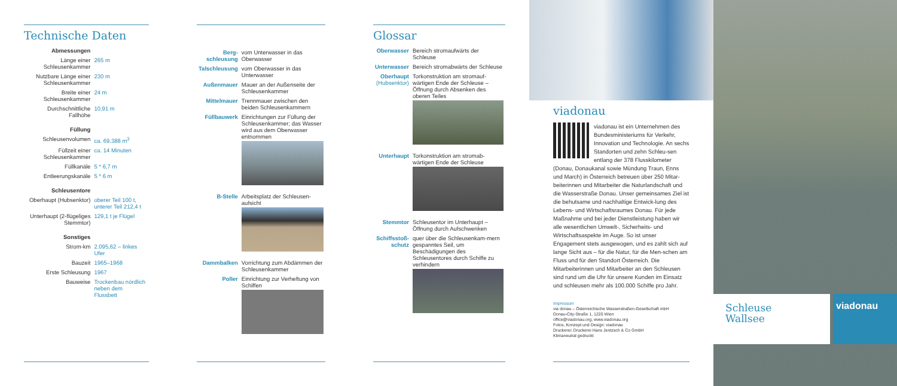Technische Daten
| Abmessungen | |
| Länge einer Schleusenkammer | 265 m |
| Nutzbare Länge einer Schleusenkammer | 230 m |
| Breite einer Schleusenkammer | 24 m |
| Durchschnittliche Fallhöhe | 10,91 m |
| Füllung | |
| Schleusenvolumen | ca. 69.388 m<sup>3</sup> |
| Füllzeit einer Schleusenkammer | ca. 14 Minuten |
| Füllkanäle | 5 * 6,7 m |
| Entleerungskanäle | 5 * 6 m |
| Schleusentore | |
| Oberhaupt (Hubsenktor) | oberer Teil 100 t, unterer Teil 212,4 t |
| Unterhaupt (2-flügeliges Stemmtor) | 129,1 t je Flügel |
| Sonstiges | |
| Strom-km | 2.095,62 – linkes Ufer |
| Bauzeit | 1965–1968 |
| Erste Schleusung | 1967 |
| Bauweise | Trockenbau nördlich neben dem Flussbett |
| Berg- schleusung | vom Unterwasser in das Oberwasser |
| Talschleusung | vom Oberwasser in das Unterwasser |
| Außenmauer | Mauer an der Außenseite der Schleusenkammer |
| Mittelmauer | Trennmauer zwischen den beiden Schleusenkammern |
| Füllbauwerk | Einrichtungen zur Füllung der Schleusenkammer; das Wasser wird aus dem Oberwasser entnommen |
| B-Stelle | Arbeitsplatz der Schleusen-aufsicht |
| Dammbalken | Vorrichtung zum Abdämmen der Schleusenkammer |
| Poller | Einrichtung zur Verheftung von Schiffen |
Glossar
| Oberwasser | Bereich stromaufwärts der Schleuse |
| Unterwasser | Bereich stromabwärts der Schleuse |
| Oberhaupt (Hubsenktor) | Torkonstruktion am stromauf-wärtigen Ende der Schleuse – Öffnung durch Absenken des oberen Teiles |
| Unterhaupt | Torkonstruktion am stromab-wärtigen Ende der Schleuse |
| Stemmtor | Schleusentor im Unterhaupt – Öffnung durch Aufschwenken |
| Schiffsstoß- schutz | quer über die Schleusenkam-mern gespanntes Seil, um Beschädigungen des Schleusentores durch Schiffe zu verhindern |
viadonau
viadonau ist ein Unternehmen des Bundesministeriums für Verkehr, Innovation und Technologie. An sechs Standorten und zehn Schleu-sen entlang der 378 Flusskilometer (Donau, Donaukanal sowie Mündung Traun, Enns und March) in Österreich betreuen über 250 Mitar-beiterinnen und Mitarbeiter die Naturlandschaft und die Wasserstraße Donau. Unser gemeinsames Ziel ist die behutsame und nachhaltige Entwick-lung des Lebens- und Wirtschaftsraumes Donau. Für jede Maßnahme und bei jeder Dienstleistung haben wir alle wesentlichen Umwelt-, Sicherheits- und Wirtschaftsaspekte im Auge. So ist unser Engagement stets ausgewogen, und es zahlt sich auf lange Sicht aus – für die Natur, für die Men-schen am Fluss und für den Standort Österreich. Die Mitarbeiterinnen und Mitarbeiter an den Schleusen sind rund um die Uhr für unsere Kunden im Einsatz und schleusen mehr als 100.000 Schiffe pro Jahr.
Impressum
via donau – Österreichische Wasserstraßen-Gesellschaft mbH
Donau-City-Straße 1, 1220 Wien
office@viadonau.org, www.viadonau.org
Fotos, Konzept und Design: viadonau
Druckerei: Druckerei Hans Jentzsch & Co GmbH
Klimaneutral gedruckt
Schleuse
Wallsee
viadonau